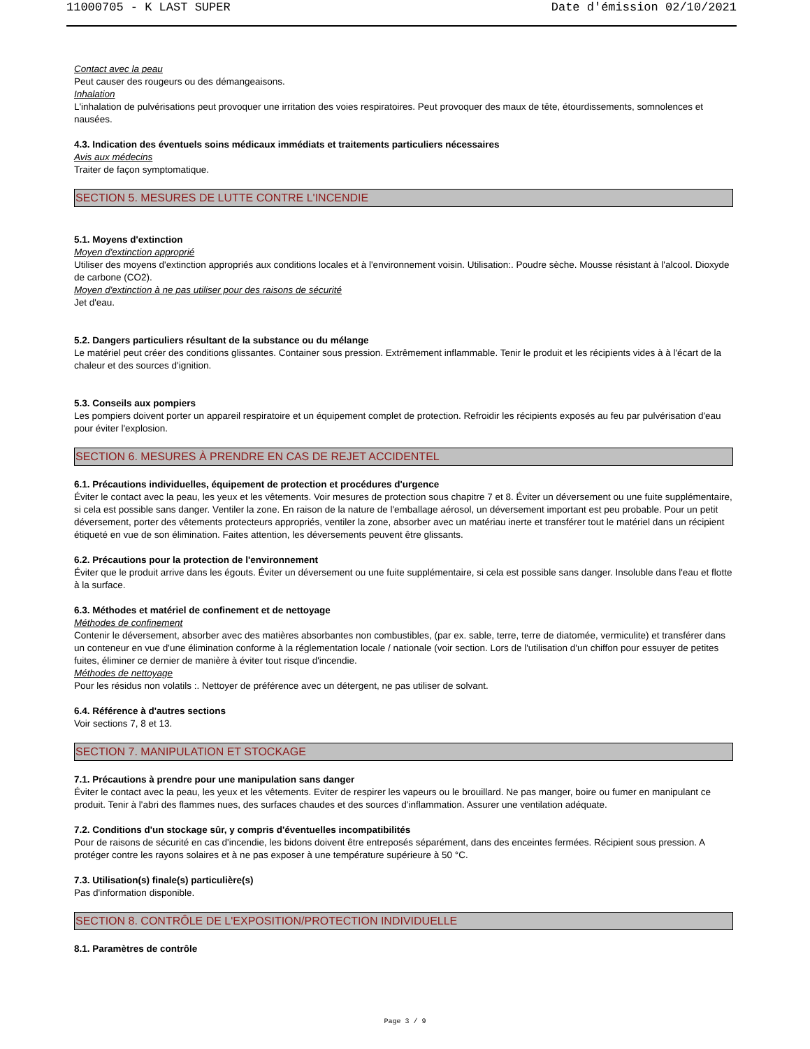11000705 - K LAST SUPER Date d'émission 02/10/2021
Contact avec la peau
Peut causer des rougeurs ou des démangeaisons.
Inhalation
L'inhalation de pulvérisations peut provoquer une irritation des voies respiratoires. Peut provoquer des maux de tête, étourdissements, somnolences et nausées.
4.3. Indication des éventuels soins médicaux immédiats et traitements particuliers nécessaires
Avis aux médecins
Traiter de façon symptomatique.
SECTION 5. MESURES DE LUTTE CONTRE L'INCENDIE
5.1. Moyens d'extinction
Moyen d'extinction approprié
Utiliser des moyens d'extinction appropriés aux conditions locales et à l'environnement voisin. Utilisation:. Poudre sèche. Mousse résistant à l'alcool. Dioxyde de carbone (CO2).
Moyen d'extinction à ne pas utiliser pour des raisons de sécurité
Jet d'eau.
5.2. Dangers particuliers résultant de la substance ou du mélange
Le matériel peut créer des conditions glissantes. Container sous pression. Extrêmement inflammable. Tenir le produit et les récipients vides à à l'écart de la chaleur et des sources d'ignition.
5.3. Conseils aux pompiers
Les pompiers doivent porter un appareil respiratoire et un équipement complet de protection. Refroidir les récipients exposés au feu par pulvérisation d'eau pour éviter l'explosion.
SECTION 6. MESURES À PRENDRE EN CAS DE REJET ACCIDENTEL
6.1. Précautions individuelles, équipement de protection et procédures d'urgence
Éviter le contact avec la peau, les yeux et les vêtements. Voir mesures de protection sous chapitre 7 et 8. Éviter un déversement ou une fuite supplémentaire, si cela est possible sans danger. Ventiler la zone. En raison de la nature de l'emballage aérosol, un déversement important est peu probable. Pour un petit déversement, porter des vêtements protecteurs appropriés, ventiler la zone, absorber avec un matériau inerte et transférer tout le matériel dans un récipient étiqueté en vue de son élimination. Faites attention, les déversements peuvent être glissants.
6.2. Précautions pour la protection de l'environnement
Éviter que le produit arrive dans les égouts. Éviter un déversement ou une fuite supplémentaire, si cela est possible sans danger. Insoluble dans l'eau et flotte à la surface.
6.3. Méthodes et matériel de confinement et de nettoyage
Méthodes de confinement
Contenir le déversement, absorber avec des matières absorbantes non combustibles, (par ex. sable, terre, terre de diatomée, vermiculite) et transférer dans un conteneur en vue d'une élimination conforme à la réglementation locale / nationale (voir section. Lors de l'utilisation d'un chiffon pour essuyer de petites fuites, éliminer ce dernier de manière à éviter tout risque d'incendie.
Méthodes de nettoyage
Pour les résidus non volatils :. Nettoyer de préférence avec un détergent, ne pas utiliser de solvant.
6.4. Référence à d'autres sections
Voir sections 7, 8 et 13.
SECTION 7. MANIPULATION ET STOCKAGE
7.1. Précautions à prendre pour une manipulation sans danger
Éviter le contact avec la peau, les yeux et les vêtements. Eviter de respirer les vapeurs ou le brouillard. Ne pas manger, boire ou fumer en manipulant ce produit. Tenir à l'abri des flammes nues, des surfaces chaudes et des sources d'inflammation. Assurer une ventilation adéquate.
7.2. Conditions d'un stockage sûr, y compris d'éventuelles incompatibilités
Pour de raisons de sécurité en cas d'incendie, les bidons doivent être entreposés séparément, dans des enceintes fermées. Récipient sous pression. A protéger contre les rayons solaires et à ne pas exposer à une température supérieure à 50 °C.
7.3. Utilisation(s) finale(s) particulière(s)
Pas d'information disponible.
SECTION 8. CONTRÔLE DE L'EXPOSITION/PROTECTION INDIVIDUELLE
8.1. Paramètres de contrôle
Page 3 / 9